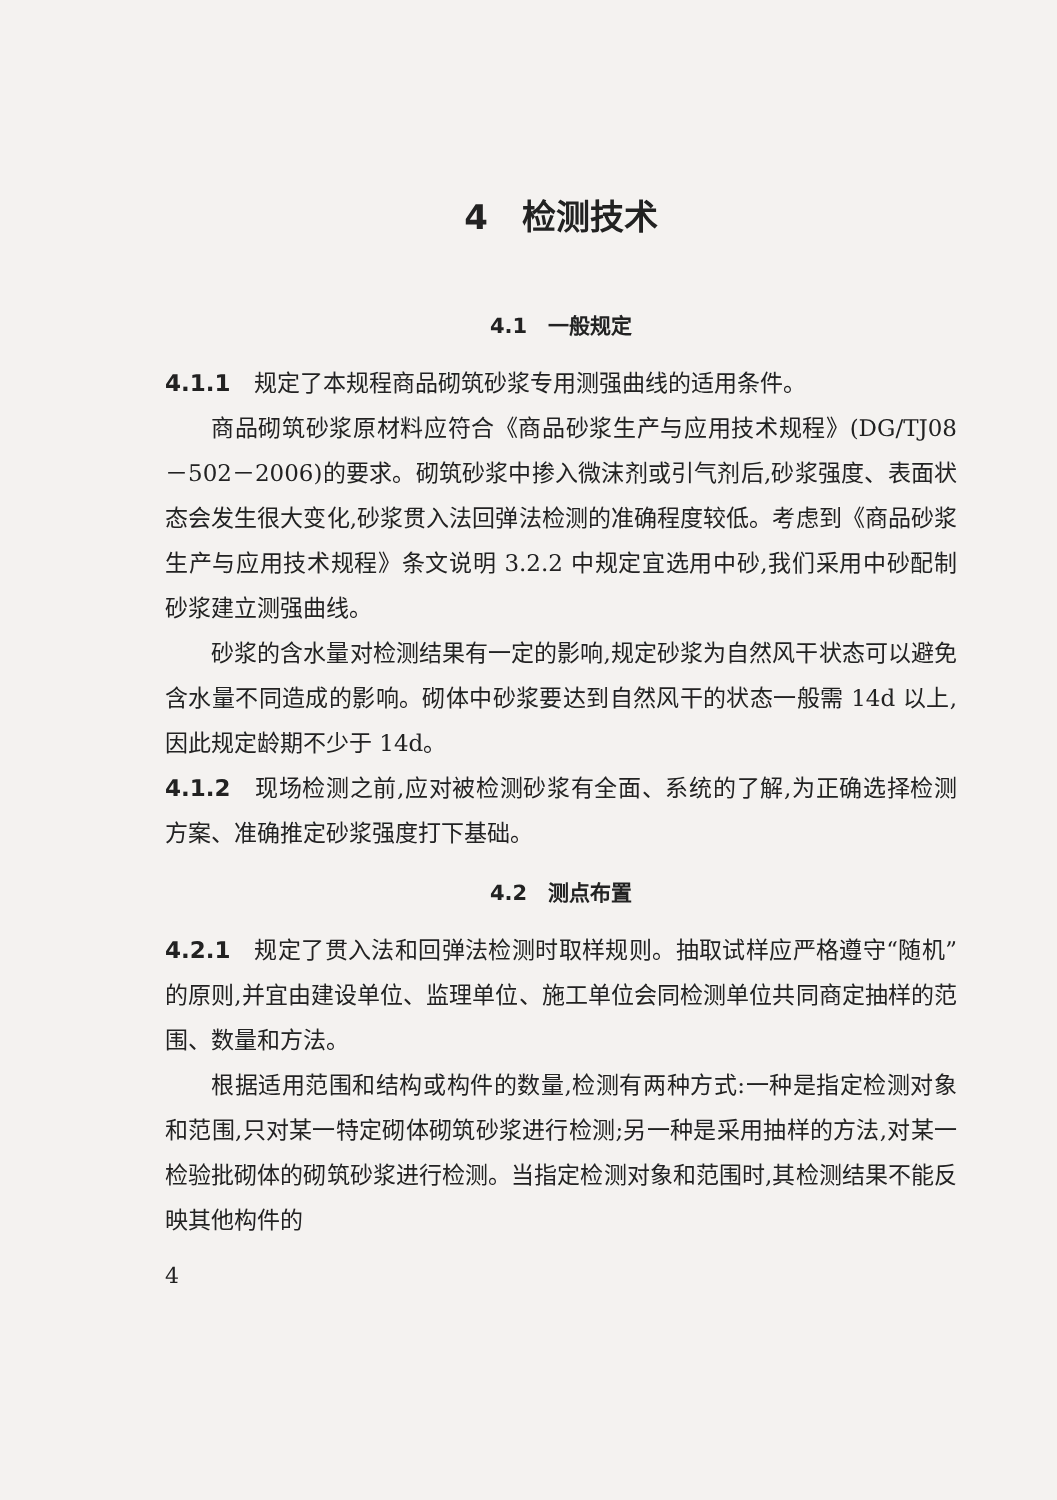4　检测技术
4.1　一般规定
4.1.1　规定了本规程商品砌筑砂浆专用测强曲线的适用条件。
商品砌筑砂浆原材料应符合《商品砂浆生产与应用技术规程》(DG/TJ08－502－2006)的要求。砌筑砂浆中掺入微沫剂或引气剂后,砂浆强度、表面状态会发生很大变化,砂浆贯入法回弹法检测的准确程度较低。考虑到《商品砂浆生产与应用技术规程》条文说明 3.2.2 中规定宜选用中砂,我们采用中砂配制砂浆建立测强曲线。
砂浆的含水量对检测结果有一定的影响,规定砂浆为自然风干状态可以避免含水量不同造成的影响。砌体中砂浆要达到自然风干的状态一般需 14d 以上,因此规定龄期不少于 14d。
4.1.2　现场检测之前,应对被检测砂浆有全面、系统的了解,为正确选择检测方案、准确推定砂浆强度打下基础。
4.2　测点布置
4.2.1　规定了贯入法和回弹法检测时取样规则。抽取试样应严格遵守“随机”的原则,并宜由建设单位、监理单位、施工单位会同检测单位共同商定抽样的范围、数量和方法。
根据适用范围和结构或构件的数量,检测有两种方式:一种是指定检测对象和范围,只对某一特定砌体砌筑砂浆进行检测;另一种是采用抽样的方法,对某一检验批砌体的砌筑砂浆进行检测。当指定检测对象和范围时,其检测结果不能反映其他构件的
4